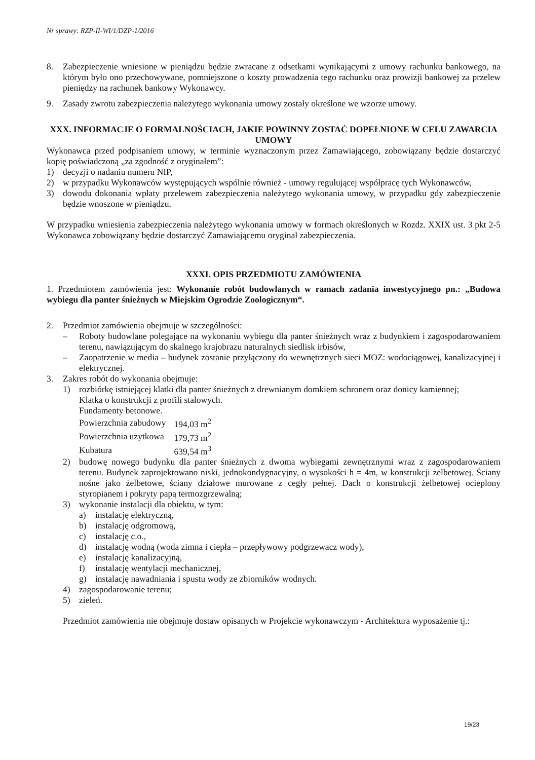Nr sprawy: RZP-II-WI/1/DZP-1/2016
8. Zabezpieczenie wniesione w pieniądzu będzie zwracane z odsetkami wynikającymi z umowy rachunku bankowego, na którym było ono przechowywane, pomniejszone o koszty prowadzenia tego rachunku oraz prowizji bankowej za przelew pieniędzy na rachunek bankowy Wykonawcy.
9. Zasady zwrotu zabezpieczenia należytego wykonania umowy zostały określone we wzorze umowy.
XXX. INFORMACJE O FORMALNOŚCIACH, JAKIE POWINNY ZOSTAĆ DOPEŁNIONE W CELU ZAWARCIA UMOWY
Wykonawca przed podpisaniem umowy, w terminie wyznaczonym przez Zamawiającego, zobowiązany będzie dostarczyć kopię poświadczoną „za zgodność z oryginałem”:
1) decyzji o nadaniu numeru NIP,
2) w przypadku Wykonawców występujących wspólnie również - umowy regulującej współpracę tych Wykonawców,
3) dowodu dokonania wpłaty przelewem zabezpieczenia należytego wykonania umowy, w przypadku gdy zabezpieczenie będzie wnoszone w pieniądzu.
W przypadku wniesienia zabezpieczenia należytego wykonania umowy w formach określonych w Rozdz. XXIX ust. 3 pkt 2-5 Wykonawca zobowiązany będzie dostarczyć Zamawiającemu oryginał zabezpieczenia.
XXXI. OPIS PRZEDMIOTU ZAMÓWIENIA
1. Przedmiotem zamówienia jest: Wykonanie robót budowlanych w ramach zadania inwestycyjnego pn.: „Budowa wybiegu dla panter śnieżnych w Miejskim Ogrodzie Zoologicznym“.
2. Przedmiot zamówienia obejmuje w szczególności:
– Roboty budowlane polegające na wykonaniu wybiegu dla panter śnieżnych wraz z budynkiem i zagospodarowaniem terenu, nawiązującym do skalnego krajobrazu naturalnych siedlisk irbisów,
– Zaopatrzenie w media – budynek zostanie przyłączony do wewnętrznych sieci MOZ: wodociągowej, kanalizacyjnej i elektrycznej.
3. Zakres robót do wykonania obejmuje:
1) rozbiórkę istniejącej klatki dla panter śnieżnych z drewnianym domkiem schronem oraz donicy kamiennej;
Klatka o konstrukcji z profili stalowych.
Fundamenty betonowe.
| Powierzchnia zabudowy | 194,03 m<sup>2</sup> |
| Powierzchnia użytkowa | 179,73 m<sup>2</sup> |
| Kubatura | 639,54 m<sup>3</sup> |
2) budowę nowego budynku dla panter śnieżnych z dwoma wybiegami zewnętrznymi wraz z zagospodarowaniem terenu. Budynek zaprojektowano niski, jednokondygnacyjny, o wysokości h = 4m, w konstrukcji żelbetowej. Ściany nośne jako żelbetowe, ściany działowe murowane z cegły pełnej. Dach o konstrukcji żelbetowej ocieplony styropianem i pokryty papą termozgrzewalną;
3) wykonanie instalacji dla obiektu, w tym:
a) instalację elektryczną,
b) instalację odgromową,
c) instalację c.o.,
d) instalację wodną (woda zimna i ciepła – przepływowy podgrzewacz wody),
e) instalację kanalizacyjną,
f) instalację wentylacji mechanicznej,
g) instalację nawadniania i spustu wody ze zbiorników wodnych.
4) zagospodarowanie terenu;
5) zieleń.
Przedmiot zamówienia nie obejmuje dostaw opisanych w Projekcie wykonawczym - Architektura wyposażenie tj.:
19/23